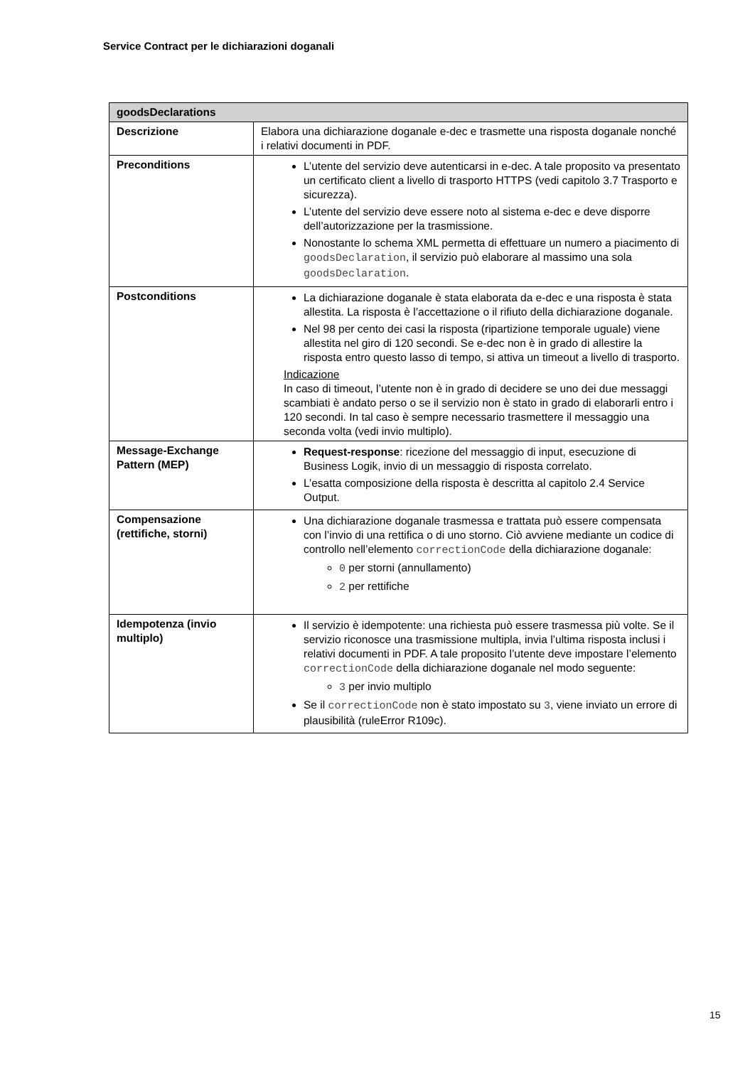Service Contract per le dichiarazioni doganali
| goodsDeclarations | |
| --- | --- |
| Descrizione | Elabora una dichiarazione doganale e-dec e trasmette una risposta doganale nonché i relativi documenti in PDF. |
| Preconditions | L’utente del servizio deve autenticarsi in e-dec. A tale proposito va presentato un certificato client a livello di trasporto HTTPS (vedi capitolo 3.7 Trasporto e sicurezza). L’utente del servizio deve essere noto al sistema e-dec e deve disporre dell’autorizzazione per la trasmissione. Nonostante lo schema XML permetta di effettuare un numero a piacimento di goodsDeclaration , il servizio può elaborare al massimo una sola goodsDeclaration . |
| Postconditions | La dichiarazione doganale è stata elaborata da e-dec e una risposta è stata allestita. La risposta è l’accettazione o il rifiuto della dichiarazione doganale. Nel 98 per cento dei casi la risposta (ripartizione temporale uguale) viene allestita nel giro di 120 secondi. Se e-dec non è in grado di allestire la risposta entro questo lasso di tempo, si attiva un timeout a livello di trasporto. Indicazione In caso di timeout, l’utente non è in grado di decidere se uno dei due messaggi scambiati è andato perso o se il servizio non è stato in grado di elaborarli entro i 120 secondi. In tal caso è sempre necessario trasmettere il messaggio una seconda volta (vedi invio multiplo). |
| Message-Exchange Pattern (MEP) | Request-response : ricezione del messaggio di input, esecuzione di Business Logik, invio di un messaggio di risposta correlato. L’esatta composizione della risposta è descritta al capitolo 2.4 Service Output. |
| Compensazione (rettifiche, storni) | Una dichiarazione doganale trasmessa e trattata può essere compensata con l’invio di una rettifica o di uno storno. Ciò avviene mediante un codice di controllo nell’elemento correctionCode della dichiarazione doganale: 0 per storni (annullamento) 2 per rettifiche |
| Idempotenza (invio multiplo) | Il servizio è idempotente: una richiesta può essere trasmessa più volte. Se il servizio riconosce una trasmissione multipla, invia l’ultima risposta inclusi i relativi documenti in PDF. A tale proposito l’utente deve impostare l’elemento correctionCode della dichiarazione doganale nel modo seguente: 3 per invio multiplo Se il correctionCode non è stato impostato su 3 , viene inviato un errore di plausibilità (ruleError R109c). |
15